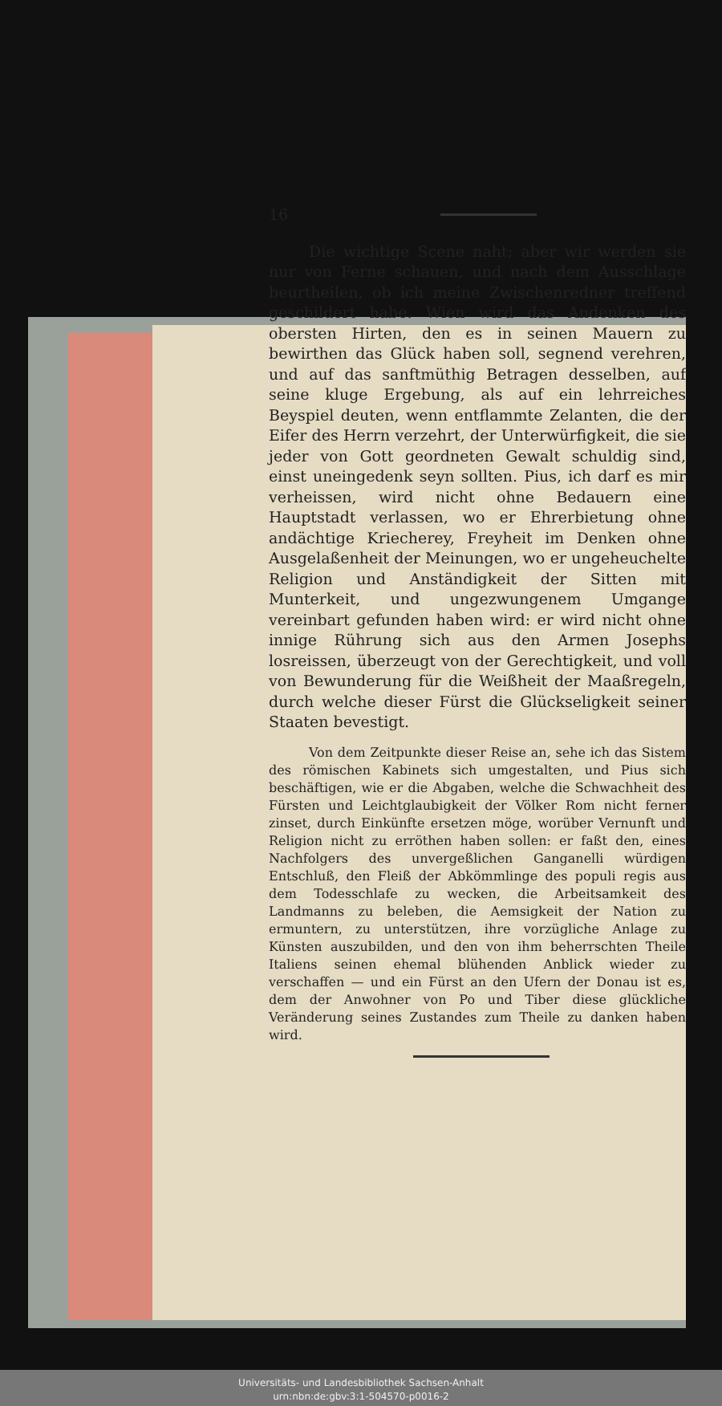16
Die wichtige Scene naht; aber wir werden sie nur von Ferne schauen, und nach dem Ausschlage beurtheilen, ob ich meine Zwischenredner treffend geschildert habe. Wien wird das Andenken des obersten Hirten, den es in seinen Mauern zu bewirthen das Glück haben soll, segnend verehren, und auf das sanftmüthig Betragen desselben, auf seine kluge Ergebung, als auf ein lehrreiches Beyspiel deuten, wenn entflammte Zelanten, die der Eifer des Herrn verzehrt, der Unterwürfigkeit, die sie jeder von Gott geordneten Gewalt schuldig sind, einst uneingedenk seyn sollten. Pius, ich darf es mir verheissen, wird nicht ohne Bedauern eine Hauptstadt verlassen, wo er Ehrerbietung ohne andächtige Kriecherey, Freyheit im Denken ohne Ausgelaßenheit der Meinungen, wo er ungeheuchelte Religion und Anständigkeit der Sitten mit Munterkeit, und ungezwungenem Umgange vereinbart gefunden haben wird: er wird nicht ohne innige Rührung sich aus den Armen Josephs losreissen, überzeugt von der Gerechtigkeit, und voll von Bewunderung für die Weißheit der Maaßregeln, durch welche dieser Fürst die Glückseligkeit seiner Staaten bevestigt.
Von dem Zeitpunkte dieser Reise an, sehe ich das Sistem des römischen Kabinets sich umgestalten, und Pius sich beschäftigen, wie er die Abgaben, welche die Schwachheit des Fürsten und Leichtglaubigkeit der Völker Rom nicht ferner zinset, durch Einkünfte ersetzen möge, worüber Vernunft und Religion nicht zu erröthen haben sollen: er faßt den, eines Nachfolgers des unvergeßlichen Ganganelli würdigen Entschluß, den Fleiß der Abkömmlinge des populi regis aus dem Todesschlafe zu wecken, die Arbeitsamkeit des Landmanns zu beleben, die Aemsigkeit der Nation zu ermuntern, zu unterstützen, ihre vorzügliche Anlage zu Künsten auszubilden, und den von ihm beherrschten Theile Italiens seinen ehemal blühenden Anblick wieder zu verschaffen — und ein Fürst an den Ufern der Donau ist es, dem der Anwohner von Po und Tiber diese glückliche Veränderung seines Zustandes zum Theile zu danken haben wird.
Universitäts- und Landesbibliothek Sachsen-Anhalt
urn:nbn:de:gbv:3:1-504570-p0016-2